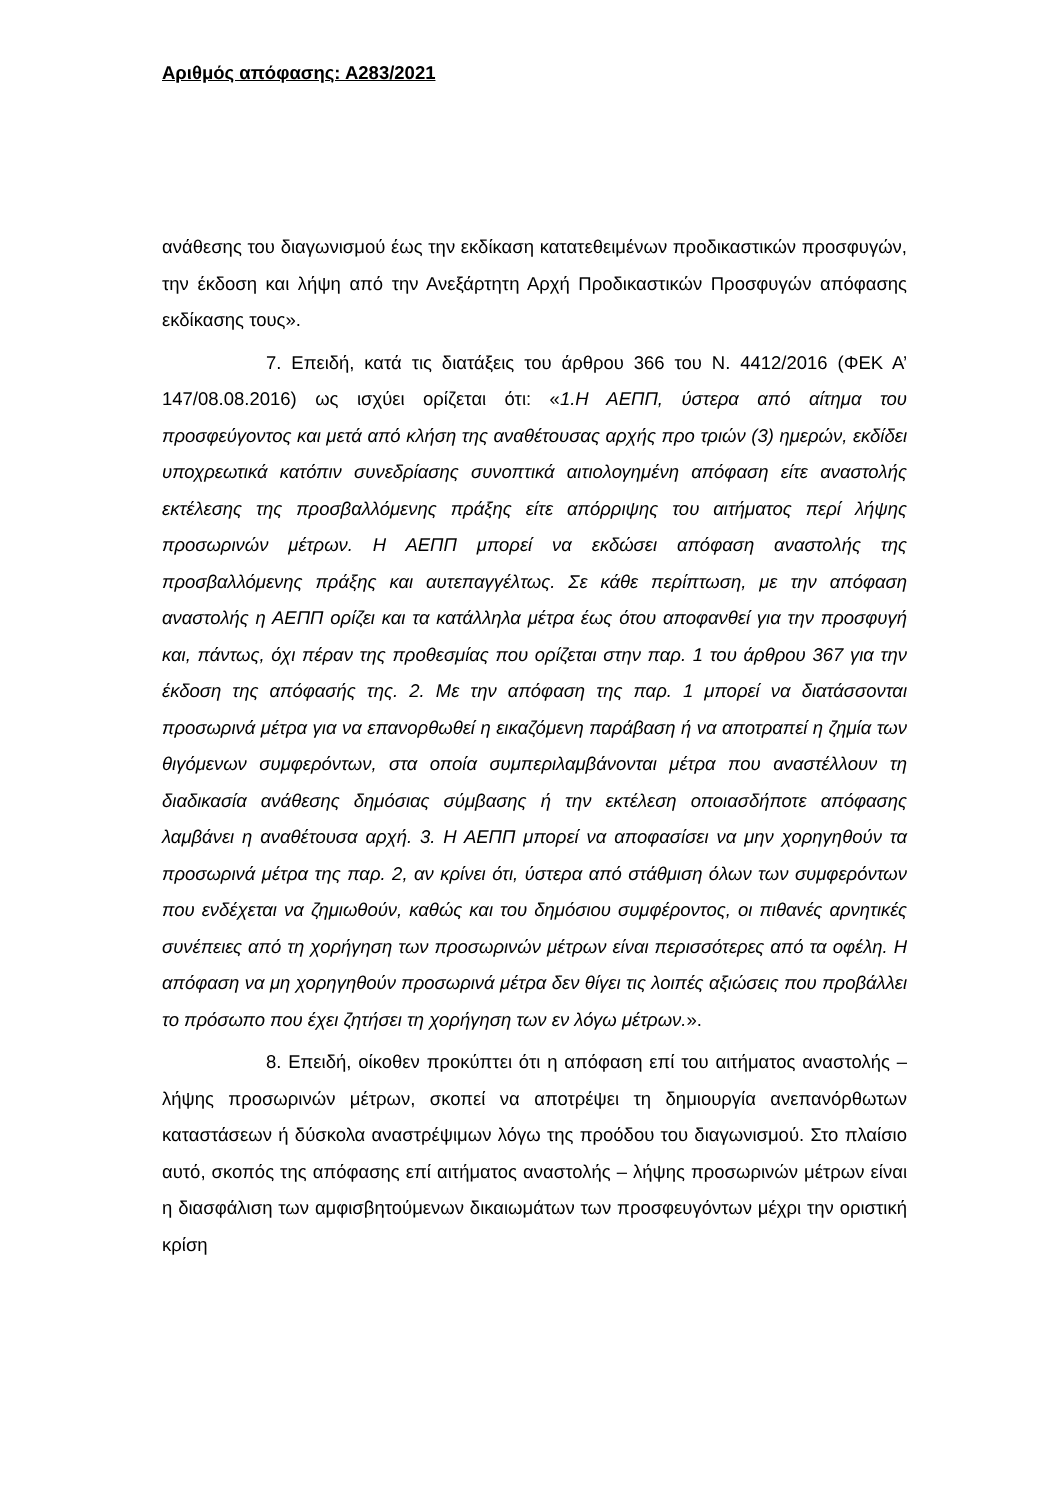Αριθμός απόφασης: Α283/2021
ανάθεσης του διαγωνισμού έως την εκδίκαση κατατεθειμένων προδικαστικών προσφυγών, την έκδοση και λήψη από την Ανεξάρτητη Αρχή Προδικαστικών Προσφυγών απόφασης εκδίκασης τους».
7. Επειδή, κατά τις διατάξεις του άρθρου 366 του Ν. 4412/2016 (ΦΕΚ Α’ 147/08.08.2016) ως ισχύει ορίζεται ότι: «1.Η ΑΕΠΠ, ύστερα από αίτημα του προσφεύγοντος και μετά από κλήση της αναθέτουσας αρχής προ τριών (3) ημερών, εκδίδει υποχρεωτικά κατόπιν συνεδρίασης συνοπτικά αιτιολογημένη απόφαση είτε αναστολής εκτέλεσης της προσβαλλόμενης πράξης είτε απόρριψης του αιτήματος περί λήψης προσωρινών μέτρων. Η ΑΕΠΠ μπορεί να εκδώσει απόφαση αναστολής της προσβαλλόμενης πράξης και αυτεπαγγέλτως. Σε κάθε περίπτωση, με την απόφαση αναστολής η ΑΕΠΠ ορίζει και τα κατάλληλα μέτρα έως ότου αποφανθεί για την προσφυγή και, πάντως, όχι πέραν της προθεσμίας που ορίζεται στην παρ. 1 του άρθρου 367 για την έκδοση της απόφασής της. 2. Με την απόφαση της παρ. 1 μπορεί να διατάσσονται προσωρινά μέτρα για να επανορθωθεί η εικαζόμενη παράβαση ή να αποτραπεί η ζημία των θιγόμενων συμφερόντων, στα οποία συμπεριλαμβάνονται μέτρα που αναστέλλουν τη διαδικασία ανάθεσης δημόσιας σύμβασης ή την εκτέλεση οποιασδήποτε απόφασης λαμβάνει η αναθέτουσα αρχή. 3. Η ΑΕΠΠ μπορεί να αποφασίσει να μην χορηγηθούν τα προσωρινά μέτρα της παρ. 2, αν κρίνει ότι, ύστερα από στάθμιση όλων των συμφερόντων που ενδέχεται να ζημιωθούν, καθώς και του δημόσιου συμφέροντος, οι πιθανές αρνητικές συνέπειες από τη χορήγηση των προσωρινών μέτρων είναι περισσότερες από τα οφέλη. Η απόφαση να μη χορηγηθούν προσωρινά μέτρα δεν θίγει τις λοιπές αξιώσεις που προβάλλει το πρόσωπο που έχει ζητήσει τη χορήγηση των εν λόγω μέτρων.».
8. Επειδή, οίκοθεν προκύπτει ότι η απόφαση επί του αιτήματος αναστολής – λήψης προσωρινών μέτρων, σκοπεί να αποτρέψει τη δημιουργία ανεπανόρθωτων καταστάσεων ή δύσκολα αναστρέψιμων λόγω της προόδου του διαγωνισμού. Στο πλαίσιο αυτό, σκοπός της απόφασης επί αιτήματος αναστολής – λήψης προσωρινών μέτρων είναι η διασφάλιση των αμφισβητούμενων δικαιωμάτων των προσφευγόντων μέχρι την οριστική κρίση